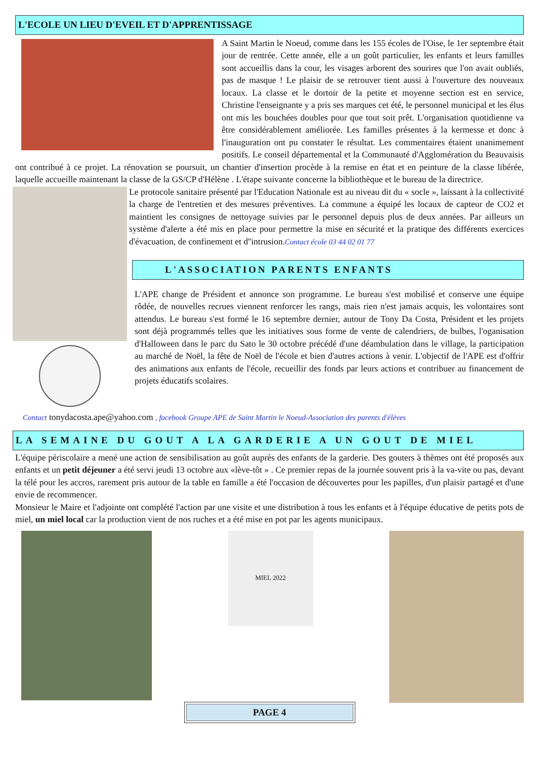L'ECOLE UN LIEU D'EVEIL ET D'APPRENTISSAGE
A Saint Martin le Noeud, comme dans les 155 écoles de l'Oise, le 1er septembre était jour de rentrée. Cette année, elle a un goût particulier, les enfants et leurs familles sont accueillis dans la cour, les visages arborent des sourires que l'on avait oubliés, pas de masque ! Le plaisir de se retrouver tient aussi à l'ouverture des nouveaux locaux. La classe et le dortoir de la petite et moyenne section est en service, Christine l'enseignante y a pris ses marques cet été, le personnel municipal et les élus ont mis les bouchées doubles pour que tout soit prêt. L'organisation quotidienne va être considérablement améliorée. Les familles présentes à la kermesse et donc à l'inauguration ont pu constater le résultat. Les commentaires étaient unanimement positifs. Le conseil départemental et la Communauté d'Agglomération du Beauvaisis ont contribué à ce projet. La rénovation se poursuit, un chantier d'insertion procède à la remise en état et en peinture de la classe libérée, laquelle accueille maintenant la classe de la GS/CP d'Hélène . L'étape suivante concerne la bibliothèque et le bureau de la directrice.
Le protocole sanitaire présenté par l'Education Nationale est au niveau dit du « socle », laissant à la collectivité la charge de l'entretien et des mesures préventives. La commune a équipé les locaux de capteur de CO2 et maintient les consignes de nettoyage suivies par le personnel depuis plus de deux années. Par ailleurs un système d'alerte a été mis en place pour permettre la mise en sécurité et la pratique des différents exercices d'évacuation, de confinement et d''intrusion.Contact école 03 44 02 01 77
L'ASSOCIATION PARENTS ENFANTS
L'APE change de Président et annonce son programme. Le bureau s'est mobilisé et conserve une équipe rôdée, de nouvelles recrues viennent renforcer les rangs, mais rien n'est jamais acquis, les volontaires sont attendus. Le bureau s'est formé le 16 septembre dernier, autour de Tony Da Costa, Président et les projets sont déjà programmés telles que les initiatives sous forme de vente de calendriers, de bulbes, l'oganisation d'Halloween dans le parc du Sato le 30 octobre précédé d'une déambulation dans le village, la participation au marché de Noël, la fête de Noël de l'école et bien d'autres actions à venir. L'objectif de l'APE est d'offrir des animations aux enfants de l'école, recueillir des fonds par leurs actions et contribuer au financement de projets éducatifs scolaires.
Contact tonydacosta.ape@yahoo.com , facebook Groupe APE de Saint Martin le Noeud-Association des parents d'élèves
LA SEMAINE DU GOUT A LA GARDERIE A UN GOUT DE MIEL
L'équipe périscolaire a mené une action de sensibilisation au goût auprès des enfants de la garderie. Des gouters à thèmes ont été proposés aux enfants et un petit déjeuner a été servi jeudi 13 octobre aux «lève-tôt » . Ce premier repas de la journée souvent pris à la va-vite ou pas, devant la télé pour les accros, rarement pris autour de la table en famille a été l'occasion de découvertes pour les papilles, d'un plaisir partagé et d'une envie de recommencer.
Monsieur le Maire et l'adjointe ont complété l'action par une visite et une distribution à tous les enfants et à l'équipe éducative de petits pots de miel, un miel local car la production vient de nos ruches et a été mise en pot par les agents municipaux.
MIEL 2022
PAGE 4